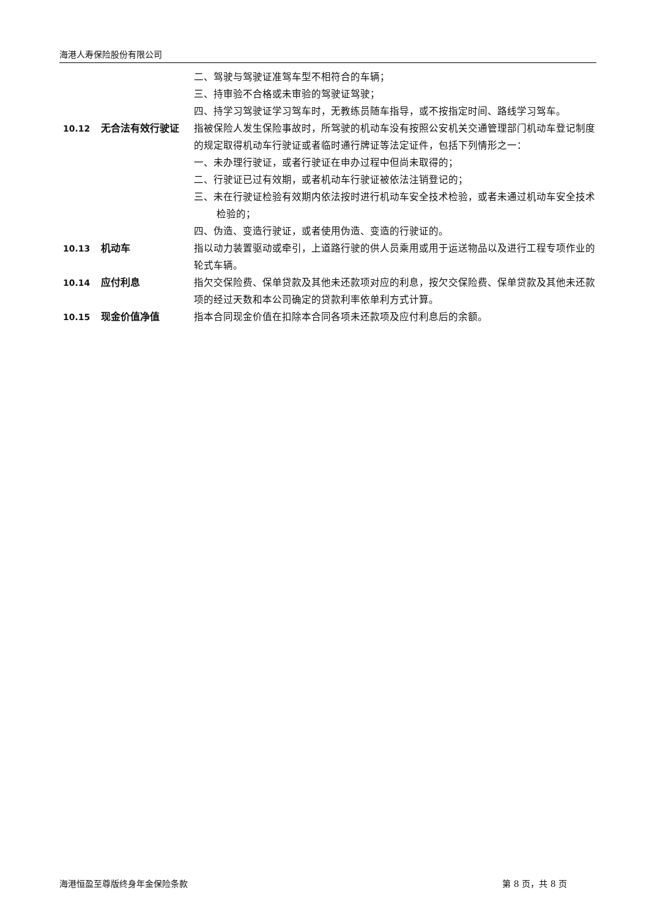海港人寿保险股份有限公司
二、驾驶与驾驶证准驾车型不相符合的车辆；
三、持审验不合格或未审验的驾驶证驾驶；
四、持学习驾驶证学习驾车时，无教练员随车指导，或不按指定时间、路线学习驾车。
10.12 无合法有效行驶证 指被保险人发生保险事故时，所驾驶的机动车没有按照公安机关交通管理部门机动车登记制度的规定取得机动车行驶证或者临时通行牌证等法定证件，包括下列情形之一：
一、未办理行驶证，或者行驶证在申办过程中但尚未取得的；
二、行驶证已过有效期，或者机动车行驶证被依法注销登记的；
三、未在行驶证检验有效期内依法按时进行机动车安全技术检验，或者未通过机动车安全技术检验的；
四、伪造、变造行驶证，或者使用伪造、变造的行驶证的。
10.13 机动车 指以动力装置驱动或牵引，上道路行驶的供人员乘用或用于运送物品以及进行工程专项作业的轮式车辆。
10.14 应付利息 指欠交保险费、保单贷款及其他未还款项对应的利息，按欠交保险费、保单贷款及其他未还款项的经过天数和本公司确定的贷款利率依单利方式计算。
10.15 现金价值净值 指本合同现金价值在扣除本合同各项未还款项及应付利息后的余额。
海港恒盈至尊版终身年金保险条款 第 8 页，共 8 页